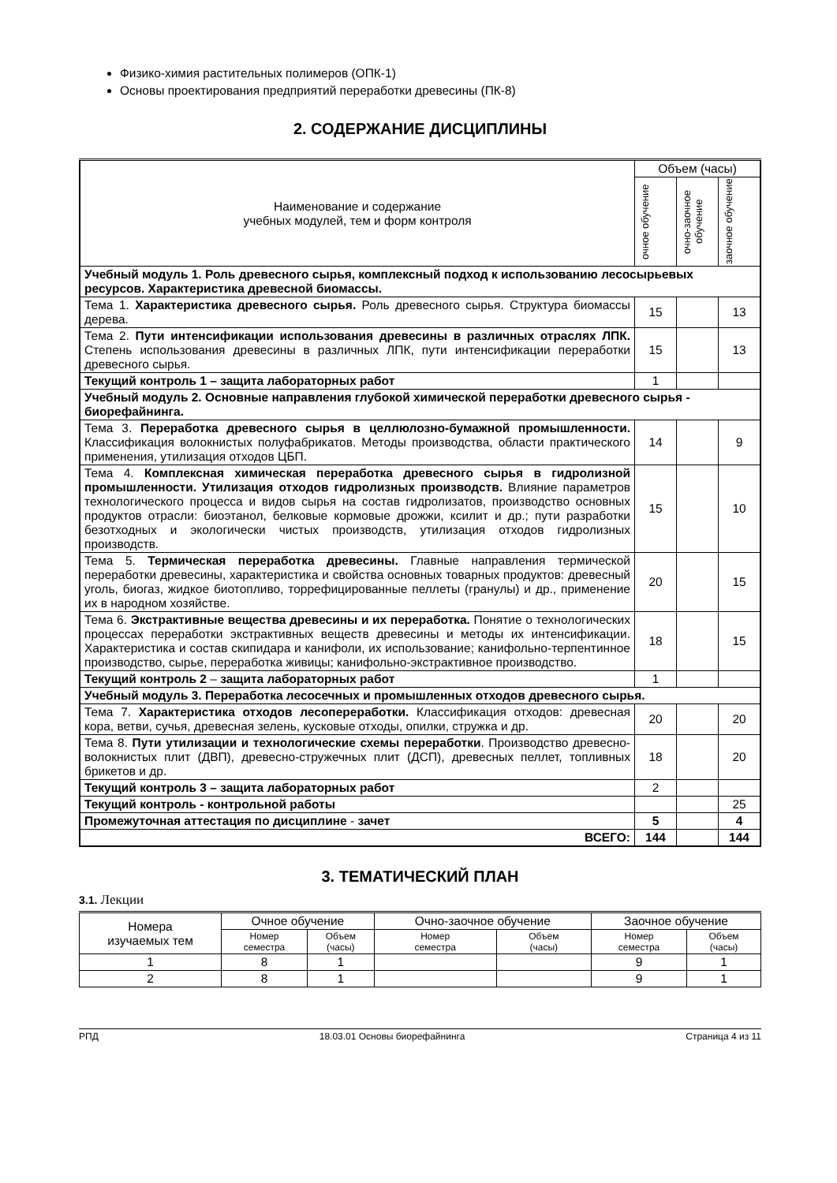Физико-химия растительных полимеров (ОПК-1)
Основы проектирования предприятий переработки древесины (ПК-8)
2. СОДЕРЖАНИЕ ДИСЦИПЛИНЫ
| Наименование и содержание учебных модулей, тем и форм контроля | Объем (часы) | | |
| --- | --- | --- | --- |
| | очное обучение | очно-заочное обучение | заочное обучение |
| Учебный модуль 1. Роль древесного сырья, комплексный подход к использованию лесосырьевых ресурсов. Характеристика древесной биомассы. | | | |
| Тема 1. Характеристика древесного сырья. Роль древесного сырья. Структура биомассы дерева. | 15 | | 13 |
| Тема 2. Пути интенсификации использования древесины в различных отраслях ЛПК. Степень использования древесины в различных ЛПК, пути интенсификации переработки древесного сырья. | 15 | | 13 |
| Текущий контроль 1 – защита лабораторных работ | 1 | | |
| Учебный модуль 2. Основные направления глубокой химической переработки древесного сырья - биорефайнинга. | | | |
| Тема 3. Переработка древесного сырья в целлюлозно-бумажной промышленности. Классификация волокнистых полуфабрикатов. Методы производства, области практического применения, утилизация отходов ЦБП. | 14 | | 9 |
| Тема 4. Комплексная химическая переработка древесного сырья в гидролизной промышленности. Утилизация отходов гидролизных производств. Влияние параметров технологического процесса и видов сырья на состав гидролизатов, производство основных продуктов отрасли: биоэтанол, белковые кормовые дрожжи, ксилит и др.; пути разработки безотходных и экологически чистых производств, утилизация отходов гидролизных производств. | 15 | | 10 |
| Тема 5. Термическая переработка древесины. Главные направления термической переработки древесины, характеристика и свойства основных товарных продуктов: древесный уголь, биогаз, жидкое биотопливо, торрефицированные пеллеты (гранулы) и др., применение их в народном хозяйстве. | 20 | | 15 |
| Тема 6. Экстрактивные вещества древесины и их переработка. Понятие о технологических процессах переработки экстрактивных веществ древесины и методы их интенсификации. Характеристика и состав скипидара и канифоли, их использование; канифольно-терпентинное производство, сырье, переработка живицы; канифольно-экстрактивное производство. | 18 | | 15 |
| Текущий контроль 2 – защита лабораторных работ | 1 | | |
| Учебный модуль 3. Переработка лесосечных и промышленных отходов древесного сырья. | | | |
| Тема 7. Характеристика отходов лесопереработки. Классификация отходов: древесная кора, ветви, сучья, древесная зелень, кусковые отходы, опилки, стружка и др. | 20 | | 20 |
| Тема 8. Пути утилизации и технологические схемы переработки . Производство древесно-волокнистых плит (ДВП), древесно-стружечных плит (ДСП), древесных пеллет, топливных брикетов и др. | 18 | | 20 |
| Текущий контроль 3 – защита лабораторных работ | 2 | | |
| Текущий контроль - контрольной работы | | | 25 |
| Промежуточная аттестация по дисциплине - зачет | 5 | | 4 |
| ВСЕГО: | 144 | | 144 |
3. ТЕМАТИЧЕСКИЙ ПЛАН
3.1. Лекции
| Номера изучаемых тем | Очное обучение | | Очно-заочное обучение | | Заочное обучение | |
| --- | --- | --- | --- | --- | --- | --- |
| | Номер семестра | Объем (часы) | Номер семестра | Объем (часы) | Номер семестра | Объем (часы) |
| 1 | 8 | 1 | | | 9 | 1 |
| 2 | 8 | 1 | | | 9 | 1 |
РПД 18.03.01 Основы биорефайнинга Страница 4 из 11